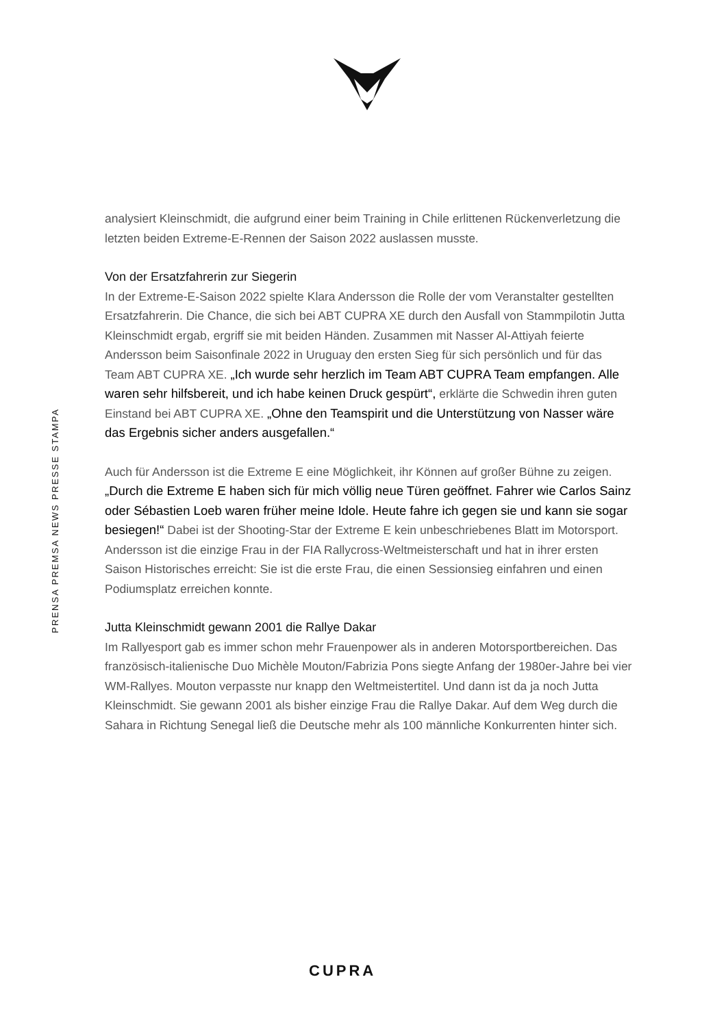PRENSA PREMSA NEWS PRESSE STAMPA
analysiert Kleinschmidt, die aufgrund einer beim Training in Chile erlittenen Rückenverletzung die letzten beiden Extreme-E-Rennen der Saison 2022 auslassen musste.
Von der Ersatzfahrerin zur Siegerin
In der Extreme-E-Saison 2022 spielte Klara Andersson die Rolle der vom Veranstalter gestellten Ersatzfahrerin. Die Chance, die sich bei ABT CUPRA XE durch den Ausfall von Stammpilotin Jutta Kleinschmidt ergab, ergriff sie mit beiden Händen. Zusammen mit Nasser Al-Attiyah feierte Andersson beim Saisonfinale 2022 in Uruguay den ersten Sieg für sich persönlich und für das Team ABT CUPRA XE. „Ich wurde sehr herzlich im Team ABT CUPRA Team empfangen. Alle waren sehr hilfsbereit, und ich habe keinen Druck gespürt“, erklärte die Schwedin ihren guten Einstand bei ABT CUPRA XE. „Ohne den Teamspirit und die Unterstützung von Nasser wäre das Ergebnis sicher anders ausgefallen.“
Auch für Andersson ist die Extreme E eine Möglichkeit, ihr Können auf großer Bühne zu zeigen. „Durch die Extreme E haben sich für mich völlig neue Türen geöffnet. Fahrer wie Carlos Sainz oder Sébastien Loeb waren früher meine Idole. Heute fahre ich gegen sie und kann sie sogar besiegen!“ Dabei ist der Shooting-Star der Extreme E kein unbeschriebenes Blatt im Motorsport. Andersson ist die einzige Frau in der FIA Rallycross-Weltmeisterschaft und hat in ihrer ersten Saison Historisches erreicht: Sie ist die erste Frau, die einen Sessionsieg einfahren und einen Podiumsplatz erreichen konnte.
Jutta Kleinschmidt gewann 2001 die Rallye Dakar
Im Rallyesport gab es immer schon mehr Frauenpower als in anderen Motorsportbereichen. Das französisch-italienische Duo Michèle Mouton/Fabrizia Pons siegte Anfang der 1980er-Jahre bei vier WM-Rallyes. Mouton verpasste nur knapp den Weltmeistertitel. Und dann ist da ja noch Jutta Kleinschmidt. Sie gewann 2001 als bisher einzige Frau die Rallye Dakar. Auf dem Weg durch die Sahara in Richtung Senegal ließ die Deutsche mehr als 100 männliche Konkurrenten hinter sich.
CUPRA